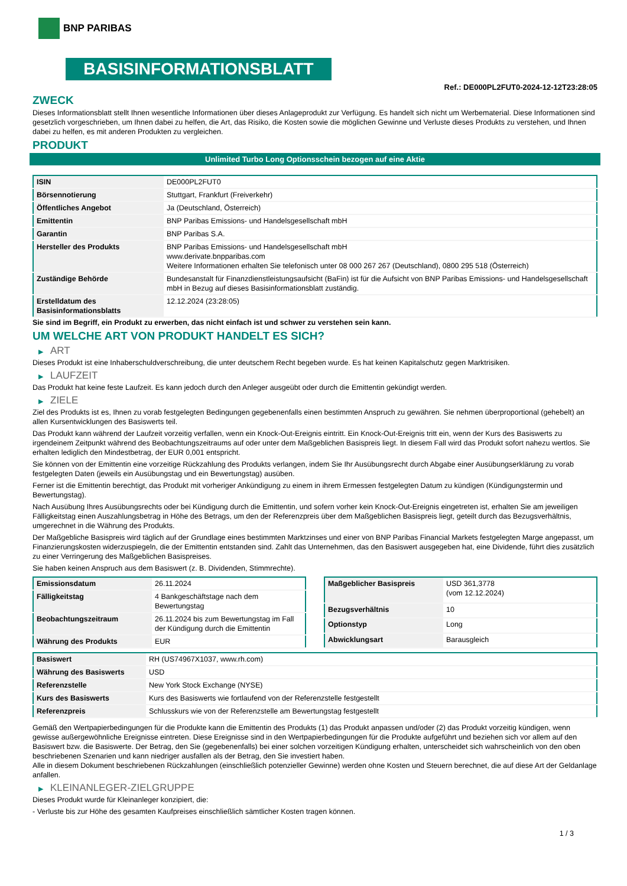BNP PARIBAS
BASISINFORMATIONSBLATT
Ref.: DE000PL2FUT0-2024-12-12T23:28:05
ZWECK
Dieses Informationsblatt stellt Ihnen wesentliche Informationen über dieses Anlageprodukt zur Verfügung. Es handelt sich nicht um Werbematerial. Diese Informationen sind gesetzlich vorgeschrieben, um Ihnen dabei zu helfen, die Art, das Risiko, die Kosten sowie die möglichen Gewinne und Verluste dieses Produkts zu verstehen, und Ihnen dabei zu helfen, es mit anderen Produkten zu vergleichen.
PRODUKT
Unlimited Turbo Long Optionsschein bezogen auf eine Aktie
| ISIN | DE000PL2FUT0 |
| Börsennotierung | Stuttgart, Frankfurt (Freiverkehr) |
| Öffentliches Angebot | Ja (Deutschland, Österreich) |
| Emittentin | BNP Paribas Emissions- und Handelsgesellschaft mbH |
| Garantin | BNP Paribas S.A. |
| Hersteller des Produkts | BNP Paribas Emissions- und Handelsgesellschaft mbH www.derivate.bnpparibas.com Weitere Informationen erhalten Sie telefonisch unter 08 000 267 267 (Deutschland), 0800 295 518 (Österreich) |
| Zuständige Behörde | Bundesanstalt für Finanzdienstleistungsaufsicht (BaFin) ist für die Aufsicht von BNP Paribas Emissions- und Handelsgesellschaft mbH in Bezug auf dieses Basisinformationsblatt zuständig. |
| Erstelldatum des Basisinformationsblatts | 12.12.2024 (23:28:05) |
Sie sind im Begriff, ein Produkt zu erwerben, das nicht einfach ist und schwer zu verstehen sein kann.
UM WELCHE ART VON PRODUKT HANDELT ES SICH?
▶ ART
Dieses Produkt ist eine Inhaberschuldverschreibung, die unter deutschem Recht begeben wurde. Es hat keinen Kapitalschutz gegen Marktrisiken.
▶ LAUFZEIT
Das Produkt hat keine feste Laufzeit. Es kann jedoch durch den Anleger ausgeübt oder durch die Emittentin gekündigt werden.
▶ ZIELE
Ziel des Produkts ist es, Ihnen zu vorab festgelegten Bedingungen gegebenenfalls einen bestimmten Anspruch zu gewähren. Sie nehmen überproportional (gehebelt) an allen Kursentwicklungen des Basiswerts teil.
Das Produkt kann während der Laufzeit vorzeitig verfallen, wenn ein Knock-Out-Ereignis eintritt. Ein Knock-Out-Ereignis tritt ein, wenn der Kurs des Basiswerts zu irgendeinem Zeitpunkt während des Beobachtungszeitraums auf oder unter dem Maßgeblichen Basispreis liegt. In diesem Fall wird das Produkt sofort nahezu wertlos. Sie erhalten lediglich den Mindestbetrag, der EUR 0,001 entspricht.
Sie können von der Emittentin eine vorzeitige Rückzahlung des Produkts verlangen, indem Sie Ihr Ausübungsrecht durch Abgabe einer Ausübungserklärung zu vorab festgelegten Daten (jeweils ein Ausübungstag und ein Bewertungstag) ausüben.
Ferner ist die Emittentin berechtigt, das Produkt mit vorheriger Ankündigung zu einem in ihrem Ermessen festgelegten Datum zu kündigen (Kündigungstermin und Bewertungstag).
Nach Ausübung Ihres Ausübungsrechts oder bei Kündigung durch die Emittentin, und sofern vorher kein Knock-Out-Ereignis eingetreten ist, erhalten Sie am jeweiligen Fälligkeitstag einen Auszahlungsbetrag in Höhe des Betrags, um den der Referenzpreis über dem Maßgeblichen Basispreis liegt, geteilt durch das Bezugsverhältnis, umgerechnet in die Währung des Produkts.
Der Maßgebliche Basispreis wird täglich auf der Grundlage eines bestimmten Marktzinses und einer von BNP Paribas Financial Markets festgelegten Marge angepasst, um Finanzierungskosten widerzuspiegeln, die der Emittentin entstanden sind. Zahlt das Unternehmen, das den Basiswert ausgegeben hat, eine Dividende, führt dies zusätzlich zu einer Verringerung des Maßgeblichen Basispreises.
Sie haben keinen Anspruch aus dem Basiswert (z. B. Dividenden, Stimmrechte).
| Emissionsdatum | 26.11.2024 |
| Fälligkeitstag | 4 Bankgeschäftstage nach dem Bewertungstag |
| Beobachtungszeitraum | 26.11.2024 bis zum Bewertungstag im Fall der Kündigung durch die Emittentin |
| Währung des Produkts | EUR |
| Maßgeblicher Basispreis | USD 361,3778 (vom 12.12.2024) |
| Bezugsverhältnis | 10 |
| Optionstyp | Long |
| Abwicklungsart | Barausgleich |
| Basiswert | RH (US74967X1037, www.rh.com) |
| Währung des Basiswerts | USD |
| Referenzstelle | New York Stock Exchange (NYSE) |
| Kurs des Basiswerts | Kurs des Basiswerts wie fortlaufend von der Referenzstelle festgestellt |
| Referenzpreis | Schlusskurs wie von der Referenzstelle am Bewertungstag festgestellt |
Gemäß den Wertpapierbedingungen für die Produkte kann die Emittentin des Produkts (1) das Produkt anpassen und/oder (2) das Produkt vorzeitig kündigen, wenn gewisse außergewöhnliche Ereignisse eintreten. Diese Ereignisse sind in den Wertpapierbedingungen für die Produkte aufgeführt und beziehen sich vor allem auf den Basiswert bzw. die Basiswerte. Der Betrag, den Sie (gegebenenfalls) bei einer solchen vorzeitigen Kündigung erhalten, unterscheidet sich wahrscheinlich von den oben beschriebenen Szenarien und kann niedriger ausfallen als der Betrag, den Sie investiert haben.
Alle in diesem Dokument beschriebenen Rückzahlungen (einschließlich potenzieller Gewinne) werden ohne Kosten und Steuern berechnet, die auf diese Art der Geldanlage anfallen.
▶ KLEINANLEGER-ZIELGRUPPE
Dieses Produkt wurde für Kleinanleger konzipiert, die:
- Verluste bis zur Höhe des gesamten Kaufpreises einschließlich sämtlicher Kosten tragen können.
1 / 3